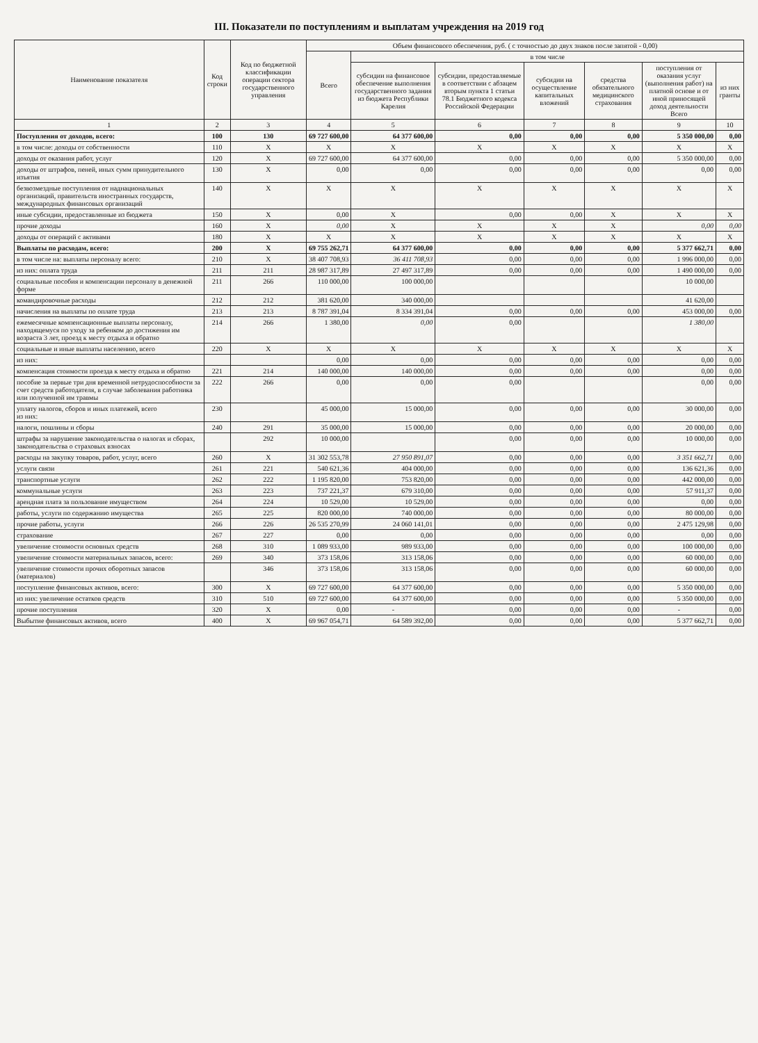III. Показатели по поступлениям и выплатам учреждения на 2019 год
| Наименование показателя | Код строки | Код по бюджетной классификации операции сектора государственного управления | Объем финансового обеспечения, руб. ( с точностью до двух знаков после запятой - 0,00) | | | | | | |
| --- | --- | --- | --- | --- | --- | --- | --- | --- | --- |
| | | | Всего | в том числе | | | | | |
| | | | | субсидии на финансовое обеспечение выполнения государственного задания из бюджета Республики Карелия | субсидии, предоставляемые в соответствии с абзацем вторым пункта 1 статьи 78.1 Бюджетного кодекса Российской Федерации | субсидии на осуществление капитальных вложений | средства обязательного медицинского страхования | поступления от оказания услуг (выполнения работ) на платной основе и от иной приносящей доход деятельности Всего | из них гранты |
| 1 | 2 | 3 | 4 | 5 | 6 | 7 | 8 | 9 | 10 |
| Поступления от доходов, всего: | 100 | 130 | 69 727 600,00 | 64 377 600,00 | 0,00 | 0,00 | 0,00 | 5 350 000,00 | 0,00 |
| в том числе: доходы от собственности | 110 | X | X | X | X | X | X | X | X |
| доходы от оказания работ, услуг | 120 | X | 69 727 600,00 | 64 377 600,00 | 0,00 | 0,00 | 0,00 | 5 350 000,00 | 0,00 |
| доходы от штрафов, пеней, иных сумм принудительного изъятия | 130 | X | 0,00 | 0,00 | 0,00 | 0,00 | 0,00 | 0,00 | 0,00 |
| безвозмездные поступления от наднациональных организаций, правительств иностранных государств, международных финансовых организаций | 140 | X | X | X | X | X | X | X | X |
| иные субсидии, предоставленные из бюджета | 150 | X | 0,00 | X | 0,00 | 0,00 | X | X | X |
| прочие доходы | 160 | X | 0,00 | X | X | X | X | 0,00 | 0,00 |
| доходы от операций с активами | 180 | X | X | X | X | X | X | X | X |
| Выплаты по расходам, всего: | 200 | X | 69 755 262,71 | 64 377 600,00 | 0,00 | 0,00 | 0,00 | 5 377 662,71 | 0,00 |
| в том числе на: выплаты персоналу всего: | 210 | X | 38 407 708,93 | 36 411 708,93 | 0,00 | 0,00 | 0,00 | 1 996 000,00 | 0,00 |
| из них: оплата труда | 211 | 211 | 28 987 317,89 | 27 497 317,89 | 0,00 | 0,00 | 0,00 | 1 490 000,00 | 0,00 |
| социальные пособия и компенсации персоналу в денежной форме | 211 | 266 | 110 000,00 | 100 000,00 | | | | 10 000,00 | |
| командировочные расходы | 212 | 212 | 381 620,00 | 340 000,00 | | | | 41 620,00 | |
| начисления на выплаты по оплате труда | 213 | 213 | 8 787 391,04 | 8 334 391,04 | 0,00 | 0,00 | 0,00 | 453 000,00 | 0,00 |
| ежемесячные компенсационные выплаты персоналу, находящемуся по уходу за ребенком до достижения им возраста 3 лет, проезд к месту отдыха и обратно | 214 | 266 | 1 380,00 | 0,00 | 0,00 | | | 1 380,00 | |
| социальные и иные выплаты населению, всего | 220 | X | X | X | X | X | X | X | X |
| из них: | | | 0,00 | 0,00 | 0,00 | 0,00 | 0,00 | 0,00 | 0,00 |
| компенсация стоимости проезда к месту отдыха и обратно | 221 | 214 | 140 000,00 | 140 000,00 | 0,00 | 0,00 | 0,00 | 0,00 | 0,00 |
| пособие за первые три дня временной нетрудоспособности за счет средств работодателя, в случае заболевания работника или полученной им травмы | 222 | 266 | 0,00 | 0,00 | 0,00 | | | 0,00 | 0,00 |
| уплату налогов, сборов и иных платежей, всего из них: | 230 | | 45 000,00 | 15 000,00 | 0,00 | 0,00 | 0,00 | 30 000,00 | 0,00 |
| налоги, пошлины и сборы | 240 | 291 | 35 000,00 | 15 000,00 | 0,00 | 0,00 | 0,00 | 20 000,00 | 0,00 |
| штрафы за нарушение законодательства о налогах и сборах, законодательства о страховых взносах | | 292 | 10 000,00 | | 0,00 | 0,00 | 0,00 | 10 000,00 | 0,00 |
| расходы на закупку товаров, работ, услуг, всего | 260 | X | 31 302 553,78 | 27 950 891,07 | 0,00 | 0,00 | 0,00 | 3 351 662,71 | 0,00 |
| услуги связи | 261 | 221 | 540 621,36 | 404 000,00 | 0,00 | 0,00 | 0,00 | 136 621,36 | 0,00 |
| транспортные услуги | 262 | 222 | 1 195 820,00 | 753 820,00 | 0,00 | 0,00 | 0,00 | 442 000,00 | 0,00 |
| коммунальные услуги | 263 | 223 | 737 221,37 | 679 310,00 | 0,00 | 0,00 | 0,00 | 57 911,37 | 0,00 |
| арендная плата за пользование имуществом | 264 | 224 | 10 529,00 | 10 529,00 | 0,00 | 0,00 | 0,00 | 0,00 | 0,00 |
| работы, услуги по содержанию имущества | 265 | 225 | 820 000,00 | 740 000,00 | 0,00 | 0,00 | 0,00 | 80 000,00 | 0,00 |
| прочие работы, услуги | 266 | 226 | 26 535 270,99 | 24 060 141,01 | 0,00 | 0,00 | 0,00 | 2 475 129,98 | 0,00 |
| страхование | 267 | 227 | 0,00 | 0,00 | 0,00 | 0,00 | 0,00 | 0,00 | 0,00 |
| увеличение стоимости основных средств | 268 | 310 | 1 089 933,00 | 989 933,00 | 0,00 | 0,00 | 0,00 | 100 000,00 | 0,00 |
| увеличение стоимости материальных запасов, всего: | 269 | 340 | 373 158,06 | 313 158,06 | 0,00 | 0,00 | 0,00 | 60 000,00 | 0,00 |
| увеличение стоимости прочих оборотных запасов (материалов) | | 346 | 373 158,06 | 313 158,06 | 0,00 | 0,00 | 0,00 | 60 000,00 | 0,00 |
| поступление финансовых активов, всего: | 300 | X | 69 727 600,00 | 64 377 600,00 | 0,00 | 0,00 | 0,00 | 5 350 000,00 | 0,00 |
| из них: увеличение остатков средств | 310 | 510 | 69 727 600,00 | 64 377 600,00 | 0,00 | 0,00 | 0,00 | 5 350 000,00 | 0,00 |
| прочие поступления | 320 | X | 0,00 | - | 0,00 | 0,00 | 0,00 | - | 0,00 |
| Выбытие финансовых активов, всего | 400 | X | 69 967 054,71 | 64 589 392,00 | 0,00 | 0,00 | 0,00 | 5 377 662,71 | 0,00 |